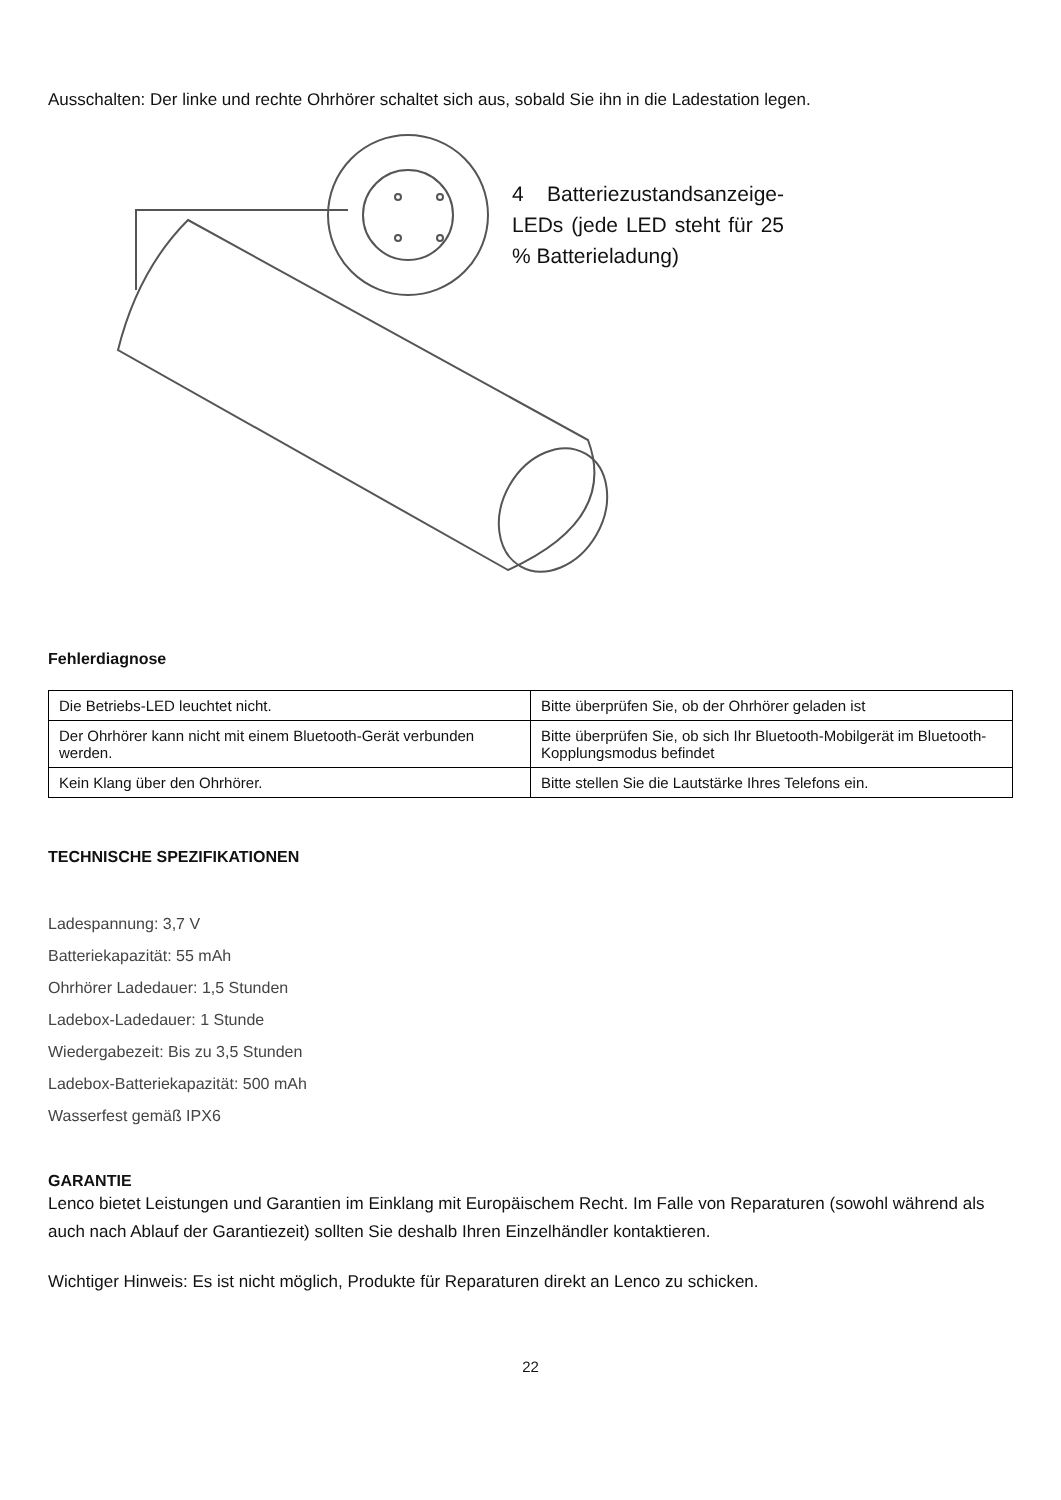Ausschalten: Der linke und rechte Ohrhörer schaltet sich aus, sobald Sie ihn in die Ladestation legen.
4 Batteriezustandsanzeige-LEDs (jede LED steht für 25 % Batterieladung)
Fehlerdiagnose
| Die Betriebs-LED leuchtet nicht. | Bitte überprüfen Sie, ob der Ohrhörer geladen ist |
| Der Ohrhörer kann nicht mit einem Bluetooth-Gerät verbunden werden. | Bitte überprüfen Sie, ob sich Ihr Bluetooth-Mobilgerät im Bluetooth-Kopplungsmodus befindet |
| Kein Klang über den Ohrhörer. | Bitte stellen Sie die Lautstärke Ihres Telefons ein. |
TECHNISCHE SPEZIFIKATIONEN
Ladespannung: 3,7 V
Batteriekapazität: 55 mAh
Ohrhörer Ladedauer: 1,5 Stunden
Ladebox-Ladedauer: 1 Stunde
Wiedergabezeit: Bis zu 3,5 Stunden
Ladebox-Batteriekapazität: 500 mAh
Wasserfest gemäß IPX6
GARANTIE
Lenco bietet Leistungen und Garantien im Einklang mit Europäischem Recht. Im Falle von Reparaturen (sowohl während als auch nach Ablauf der Garantiezeit) sollten Sie deshalb Ihren Einzelhändler kontaktieren.
Wichtiger Hinweis: Es ist nicht möglich, Produkte für Reparaturen direkt an Lenco zu schicken.
22